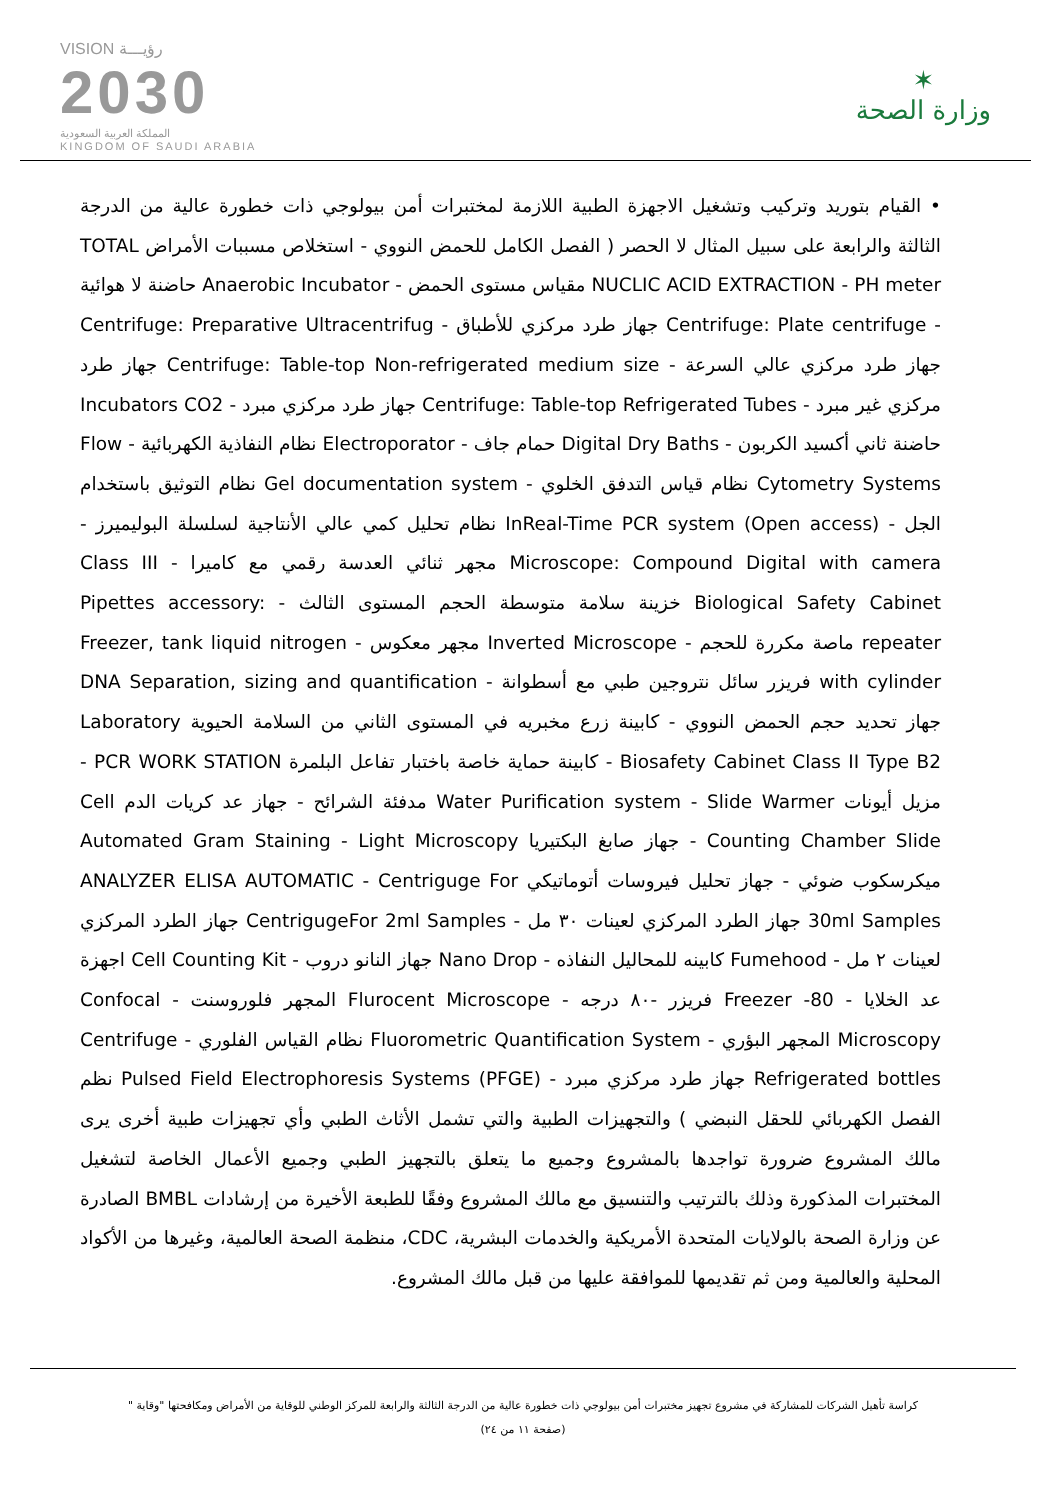VISION رؤيـــة
2030
المملكة العربية السعودية
KINGDOM OF SAUDI ARABIA
✶
وزارة الصحة
• القيام بتوريد وتركيب وتشغيل الاجهزة الطبية اللازمة لمختبرات أمن بيولوجي ذات خطورة عالية من الدرجة الثالثة والرابعة على سبيل المثال لا الحصر ( الفصل الكامل للحمض النووي - استخلاص مسببات الأمراض TOTAL NUCLIC ACID EXTRACTION - PH meter مقياس مستوى الحمض - Anaerobic Incubator حاضنة لا هوائية - Centrifuge: Plate centrifuge جهاز طرد مركزي للأطباق - Centrifuge: Preparative Ultracentrifug جهاز طرد مركزي عالي السرعة - Centrifuge: Table-top Non-refrigerated medium size جهاز طرد مركزي غير مبرد - Centrifuge: Table-top Refrigerated Tubes جهاز طرد مركزي مبرد - Incubators CO2 حاضنة ثاني أكسيد الكربون - Digital Dry Baths حمام جاف - Electroporator نظام النفاذية الكهربائية - Flow Cytometry Systems نظام قياس التدفق الخلوي - Gel documentation system نظام التوثيق باستخدام الجل - InReal-Time PCR system (Open access) نظام تحليل كمي عالي الأنتاجية لسلسلة البوليميرز - Microscope: Compound Digital with camera مجهر ثنائي العدسة رقمي مع كاميرا - Class III Biological Safety Cabinet خزينة سلامة متوسطة الحجم المستوى الثالث - Pipettes accessory: repeater ماصة مكررة للحجم - Inverted Microscope مجهر معكوس - Freezer, tank liquid nitrogen with cylinder فريزر سائل نتروجين طبي مع أسطوانة - DNA Separation, sizing and quantification جهاز تحديد حجم الحمض النووي - كابينة زرع مخبريه في المستوى الثاني من السلامة الحيوية Laboratory Biosafety Cabinet Class II Type B2 - كابينة حماية خاصة باختبار تفاعل البلمرة PCR WORK STATION - مزيل أيونات Water Purification system - Slide Warmer مدفئة الشرائح - جهاز عد كريات الدم Cell Counting Chamber Slide - جهاز صابغ البكتيريا Automated Gram Staining - Light Microscopy ميكرسكوب ضوئي - جهاز تحليل فيروسات أتوماتيكي ANALYZER ELISA AUTOMATIC - Centrigugе For 30ml Samples جهاز الطرد المركزي لعينات ٣٠ مل - CentrigugeFor 2ml Samples جهاز الطرد المركزي لعينات ٢ مل - Fumehood كابينه للمحاليل النفاذه - Nano Drop جهاز النانو دروب - Cell Counting Kit اجهزة عد الخلايا - Freezer -80 فريزر -٨٠ درجه - Flurocent Microscope المجهر فلوروسنت - Confocal Microscopy المجهر البؤري - Fluorometric Quantification System نظام القياس الفلوري - Centrifuge Refrigerated bottles جهاز طرد مركزي مبرد - Pulsed Field Electrophoresis Systems (PFGE) نظم الفصل الكهربائي للحقل النبضي ) والتجهيزات الطبية والتي تشمل الأثاث الطبي وأي تجهيزات طبية أخرى يرى مالك المشروع ضرورة تواجدها بالمشروع وجميع ما يتعلق بالتجهيز الطبي وجميع الأعمال الخاصة لتشغيل المختبرات المذكورة وذلك بالترتيب والتنسيق مع مالك المشروع وفقًا للطبعة الأخيرة من إرشادات BMBL الصادرة عن وزارة الصحة بالولايات المتحدة الأمريكية والخدمات البشرية، CDC، منظمة الصحة العالمية، وغيرها من الأكواد المحلية والعالمية ومن ثم تقديمها للموافقة عليها من قبل مالك المشروع.
كراسة تأهيل الشركات للمشاركة في مشروع تجهيز مختبرات أمن بيولوجي ذات خطورة عالية من الدرجة الثالثة والرابعة للمركز الوطني للوقاية من الأمراض ومكافحتها "وقاية "
(صفحة ١١ من ٢٤)